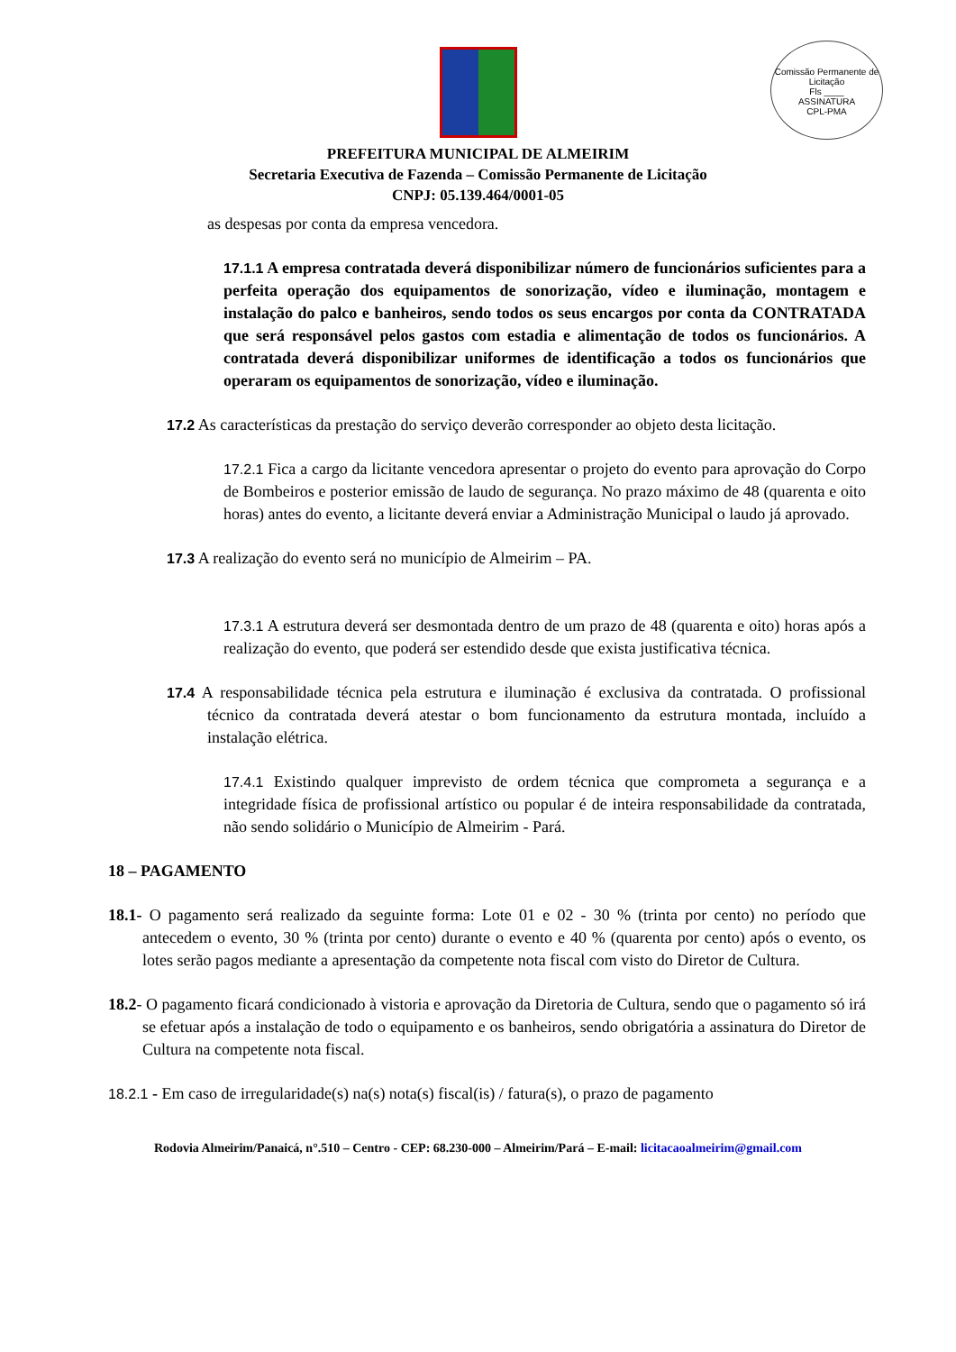Comissão Permanente de Licitação
Fls ____
ASSINATURA
CPL-PMA
PREFEITURA MUNICIPAL DE ALMEIRIM
Secretaria Executiva de Fazenda – Comissão Permanente de Licitação
CNPJ: 05.139.464/0001-05
as despesas por conta da empresa vencedora.
17.1.1 A empresa contratada deverá disponibilizar número de funcionários suficientes para a perfeita operação dos equipamentos de sonorização, vídeo e iluminação, montagem e instalação do palco e banheiros, sendo todos os seus encargos por conta da CONTRATADA que será responsável pelos gastos com estadia e alimentação de todos os funcionários. A contratada deverá disponibilizar uniformes de identificação a todos os funcionários que operaram os equipamentos de sonorização, vídeo e iluminação.
17.2 As características da prestação do serviço deverão corresponder ao objeto desta licitação.
17.2.1 Fica a cargo da licitante vencedora apresentar o projeto do evento para aprovação do Corpo de Bombeiros e posterior emissão de laudo de segurança. No prazo máximo de 48 (quarenta e oito horas) antes do evento, a licitante deverá enviar a Administração Municipal o laudo já aprovado.
17.3 A realização do evento será no município de Almeirim – PA.
17.3.1 A estrutura deverá ser desmontada dentro de um prazo de 48 (quarenta e oito) horas após a realização do evento, que poderá ser estendido desde que exista justificativa técnica.
17.4 A responsabilidade técnica pela estrutura e iluminação é exclusiva da contratada. O profissional técnico da contratada deverá atestar o bom funcionamento da estrutura montada, incluído a instalação elétrica.
17.4.1 Existindo qualquer imprevisto de ordem técnica que comprometa a segurança e a integridade física de profissional artístico ou popular é de inteira responsabilidade da contratada, não sendo solidário o Município de Almeirim - Pará.
18 – PAGAMENTO
18.1- O pagamento será realizado da seguinte forma: Lote 01 e 02 - 30 % (trinta por cento) no período que antecedem o evento, 30 % (trinta por cento) durante o evento e 40 % (quarenta por cento) após o evento, os lotes serão pagos mediante a apresentação da competente nota fiscal com visto do Diretor de Cultura.
18.2- O pagamento ficará condicionado à vistoria e aprovação da Diretoria de Cultura, sendo que o pagamento só irá se efetuar após a instalação de todo o equipamento e os banheiros, sendo obrigatória a assinatura do Diretor de Cultura na competente nota fiscal.
18.2.1 - Em caso de irregularidade(s) na(s) nota(s) fiscal(is) / fatura(s), o prazo de pagamento
Rodovia Almeirim/Panaicá, n°.510 – Centro - CEP: 68.230-000 – Almeirim/Pará – E-mail: licitacaoalmeirim@gmail.com